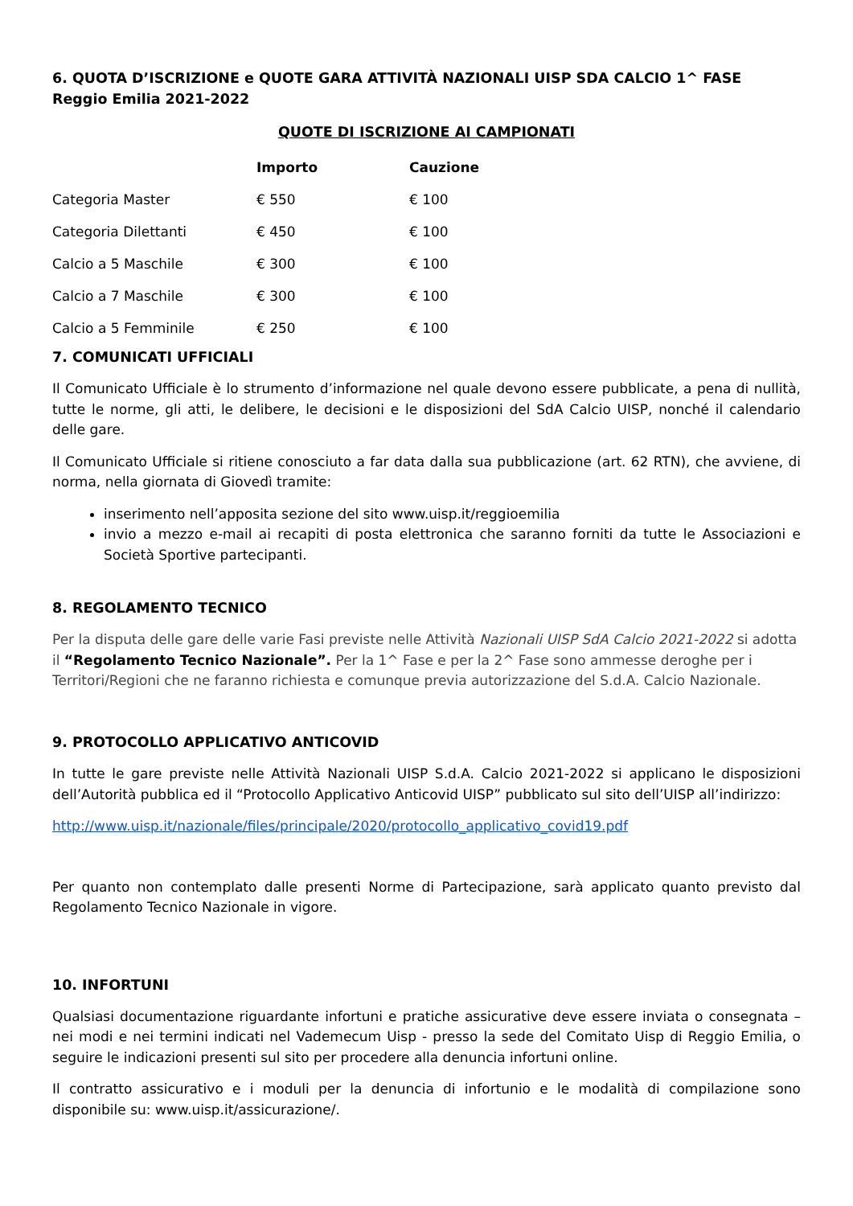6. QUOTA D’ISCRIZIONE e QUOTE GARA ATTIVITÀ NAZIONALI UISP SDA CALCIO 1^ FASE Reggio Emilia 2021-2022
QUOTE DI ISCRIZIONE AI CAMPIONATI
| | Importo | Cauzione |
| --- | --- | --- |
| Categoria Master | € 550 | € 100 |
| Categoria Dilettanti | € 450 | € 100 |
| Calcio a 5 Maschile | € 300 | € 100 |
| Calcio a 7 Maschile | € 300 | € 100 |
| Calcio a 5 Femminile | € 250 | € 100 |
7. COMUNICATI UFFICIALI
Il Comunicato Ufficiale è lo strumento d’informazione nel quale devono essere pubblicate, a pena di nullità, tutte le norme, gli atti, le delibere, le decisioni e le disposizioni del SdA Calcio UISP, nonché il calendario delle gare.
Il Comunicato Ufficiale si ritiene conosciuto a far data dalla sua pubblicazione (art. 62 RTN), che avviene, di norma, nella giornata di Giovedì tramite:
inserimento nell’apposita sezione del sito www.uisp.it/reggioemilia
invio a mezzo e-mail ai recapiti di posta elettronica che saranno forniti da tutte le Associazioni e Società Sportive partecipanti.
8. REGOLAMENTO TECNICO
Per la disputa delle gare delle varie Fasi previste nelle Attività Nazionali UISP SdA Calcio 2021-2022 si adotta il “Regolamento Tecnico Nazionale”. Per la 1^ Fase e per la 2^ Fase sono ammesse deroghe per i Territori/Regioni che ne faranno richiesta e comunque previa autorizzazione del S.d.A. Calcio Nazionale.
9. PROTOCOLLO APPLICATIVO ANTICOVID
In tutte le gare previste nelle Attività Nazionali UISP S.d.A. Calcio 2021-2022 si applicano le disposizioni dell’Autorità pubblica ed il “Protocollo Applicativo Anticovid UISP” pubblicato sul sito dell’UISP all’indirizzo:
http://www.uisp.it/nazionale/files/principale/2020/protocollo_applicativo_covid19.pdf
Per quanto non contemplato dalle presenti Norme di Partecipazione, sarà applicato quanto previsto dal Regolamento Tecnico Nazionale in vigore.
10. INFORTUNI
Qualsiasi documentazione riguardante infortuni e pratiche assicurative deve essere inviata o consegnata – nei modi e nei termini indicati nel Vademecum Uisp - presso la sede del Comitato Uisp di Reggio Emilia, o seguire le indicazioni presenti sul sito per procedere alla denuncia infortuni online.
Il contratto assicurativo e i moduli per la denuncia di infortunio e le modalità di compilazione sono disponibile su: www.uisp.it/assicurazione/.